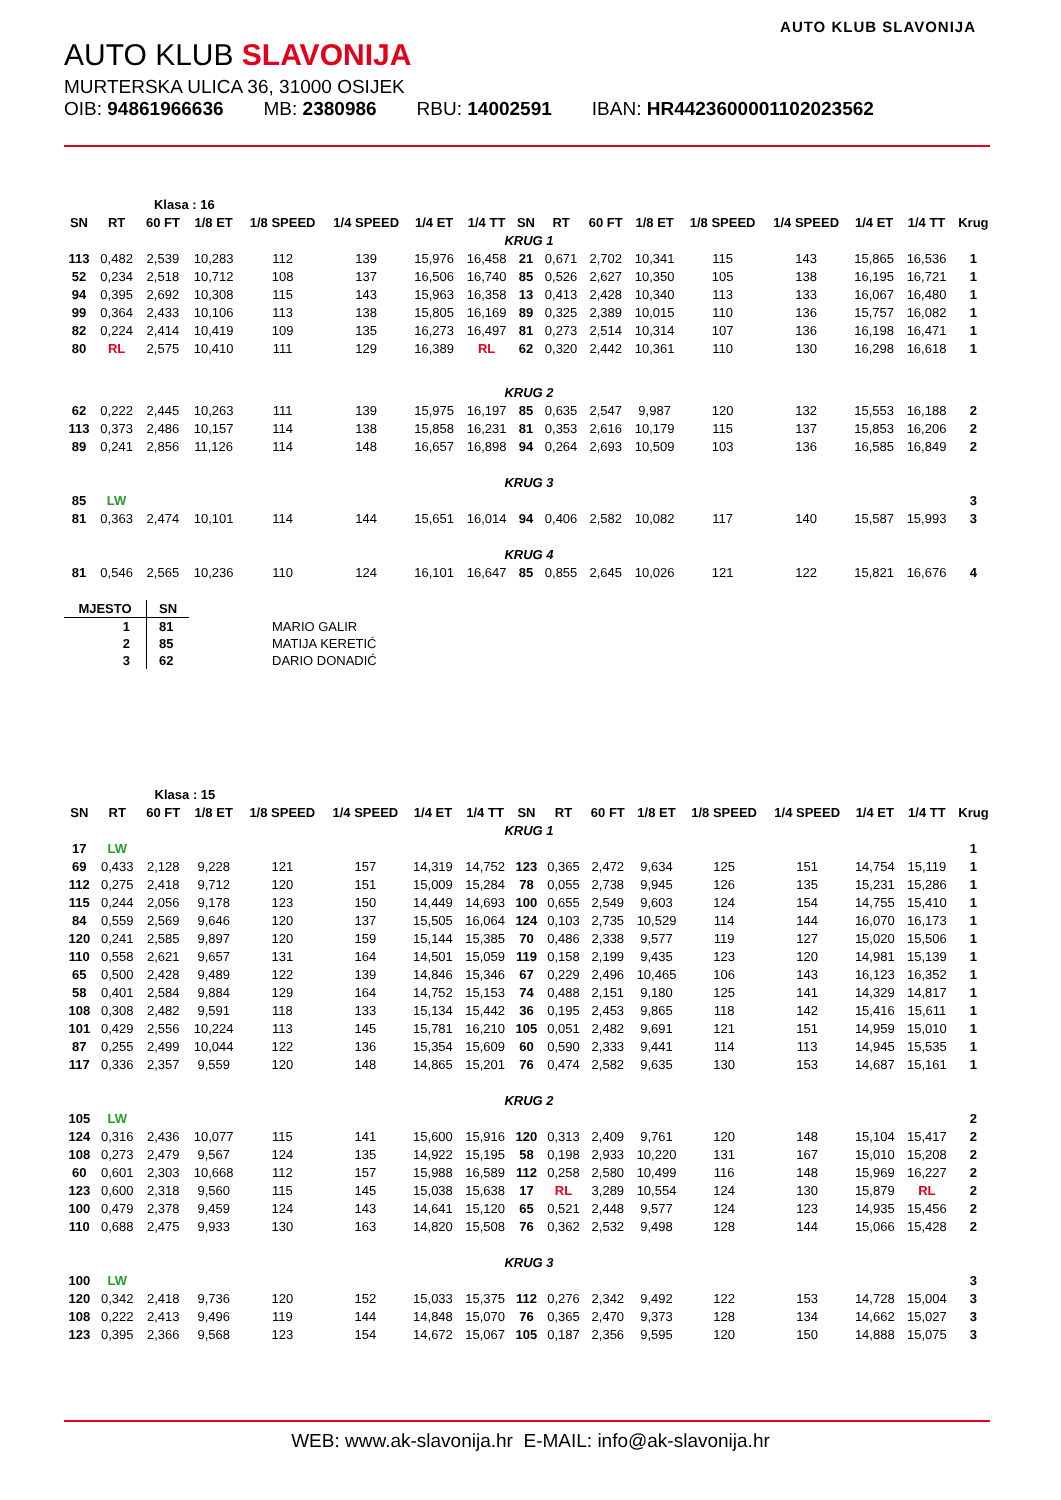AUTO KLUB SLAVONIJA
MURTERSKA ULICA 36, 31000 OSIJEK
OIB: 94861966636 MB: 2380986 RBU: 14002591 IBAN: HR4423600001102023562
AUTO KLUB SLAVONIJA
| | Klasa : 16 | | | | | | | | | | | | | | | |
| SN | RT | 60 FT | 1/8 ET | 1/8 SPEED | 1/4 SPEED | 1/4 ET | 1/4 TT | SN | RT | 60 FT | 1/8 ET | 1/8 SPEED | 1/4 SPEED | 1/4 ET | 1/4 TT | Krug |
| KRUG 1 | | | | | | | | | | | | | | | | |
| 113 | 0,482 | 2,539 | 10,283 | 112 | 139 | 15,976 | 16,458 | 21 | 0,671 | 2,702 | 10,341 | 115 | 143 | 15,865 | 16,536 | 1 |
| 52 | 0,234 | 2,518 | 10,712 | 108 | 137 | 16,506 | 16,740 | 85 | 0,526 | 2,627 | 10,350 | 105 | 138 | 16,195 | 16,721 | 1 |
| 94 | 0,395 | 2,692 | 10,308 | 115 | 143 | 15,963 | 16,358 | 13 | 0,413 | 2,428 | 10,340 | 113 | 133 | 16,067 | 16,480 | 1 |
| 99 | 0,364 | 2,433 | 10,106 | 113 | 138 | 15,805 | 16,169 | 89 | 0,325 | 2,389 | 10,015 | 110 | 136 | 15,757 | 16,082 | 1 |
| 82 | 0,224 | 2,414 | 10,419 | 109 | 135 | 16,273 | 16,497 | 81 | 0,273 | 2,514 | 10,314 | 107 | 136 | 16,198 | 16,471 | 1 |
| 80 | RL | 2,575 | 10,410 | 111 | 129 | 16,389 | RL | 62 | 0,320 | 2,442 | 10,361 | 110 | 130 | 16,298 | 16,618 | 1 |
| KRUG 2 | | | | | | | | | | | | | | | | |
| 62 | 0,222 | 2,445 | 10,263 | 111 | 139 | 15,975 | 16,197 | 85 | 0,635 | 2,547 | 9,987 | 120 | 132 | 15,553 | 16,188 | 2 |
| 113 | 0,373 | 2,486 | 10,157 | 114 | 138 | 15,858 | 16,231 | 81 | 0,353 | 2,616 | 10,179 | 115 | 137 | 15,853 | 16,206 | 2 |
| 89 | 0,241 | 2,856 | 11,126 | 114 | 148 | 16,657 | 16,898 | 94 | 0,264 | 2,693 | 10,509 | 103 | 136 | 16,585 | 16,849 | 2 |
| KRUG 3 | | | | | | | | | | | | | | | | |
| 85 | LW | | | | | | | | | | | | | | | 3 |
| 81 | 0,363 | 2,474 | 10,101 | 114 | 144 | 15,651 | 16,014 | 94 | 0,406 | 2,582 | 10,082 | 117 | 140 | 15,587 | 15,993 | 3 |
| KRUG 4 | | | | | | | | | | | | | | | | |
| 81 | 0,546 | 2,565 | 10,236 | 110 | 124 | 16,101 | 16,647 | 85 | 0,855 | 2,645 | 10,026 | 121 | 122 | 15,821 | 16,676 | 4 |
| MJESTO | SN | | |
| 1 | 81 | | MARIO GALIR |
| 2 | 85 | | MATIJA KERETIĆ |
| 3 | 62 | | DARIO DONADIĆ |
| | Klasa : 15 | | | | | | | | | | | | | | | |
| SN | RT | 60 FT | 1/8 ET | 1/8 SPEED | 1/4 SPEED | 1/4 ET | 1/4 TT | SN | RT | 60 FT | 1/8 ET | 1/8 SPEED | 1/4 SPEED | 1/4 ET | 1/4 TT | Krug |
| KRUG 1 | | | | | | | | | | | | | | | | |
| 17 | LW | | | | | | | | | | | | | | | 1 |
| 69 | 0,433 | 2,128 | 9,228 | 121 | 157 | 14,319 | 14,752 | 123 | 0,365 | 2,472 | 9,634 | 125 | 151 | 14,754 | 15,119 | 1 |
| 112 | 0,275 | 2,418 | 9,712 | 120 | 151 | 15,009 | 15,284 | 78 | 0,055 | 2,738 | 9,945 | 126 | 135 | 15,231 | 15,286 | 1 |
| 115 | 0,244 | 2,056 | 9,178 | 123 | 150 | 14,449 | 14,693 | 100 | 0,655 | 2,549 | 9,603 | 124 | 154 | 14,755 | 15,410 | 1 |
| 84 | 0,559 | 2,569 | 9,646 | 120 | 137 | 15,505 | 16,064 | 124 | 0,103 | 2,735 | 10,529 | 114 | 144 | 16,070 | 16,173 | 1 |
| 120 | 0,241 | 2,585 | 9,897 | 120 | 159 | 15,144 | 15,385 | 70 | 0,486 | 2,338 | 9,577 | 119 | 127 | 15,020 | 15,506 | 1 |
| 110 | 0,558 | 2,621 | 9,657 | 131 | 164 | 14,501 | 15,059 | 119 | 0,158 | 2,199 | 9,435 | 123 | 120 | 14,981 | 15,139 | 1 |
| 65 | 0,500 | 2,428 | 9,489 | 122 | 139 | 14,846 | 15,346 | 67 | 0,229 | 2,496 | 10,465 | 106 | 143 | 16,123 | 16,352 | 1 |
| 58 | 0,401 | 2,584 | 9,884 | 129 | 164 | 14,752 | 15,153 | 74 | 0,488 | 2,151 | 9,180 | 125 | 141 | 14,329 | 14,817 | 1 |
| 108 | 0,308 | 2,482 | 9,591 | 118 | 133 | 15,134 | 15,442 | 36 | 0,195 | 2,453 | 9,865 | 118 | 142 | 15,416 | 15,611 | 1 |
| 101 | 0,429 | 2,556 | 10,224 | 113 | 145 | 15,781 | 16,210 | 105 | 0,051 | 2,482 | 9,691 | 121 | 151 | 14,959 | 15,010 | 1 |
| 87 | 0,255 | 2,499 | 10,044 | 122 | 136 | 15,354 | 15,609 | 60 | 0,590 | 2,333 | 9,441 | 114 | 113 | 14,945 | 15,535 | 1 |
| 117 | 0,336 | 2,357 | 9,559 | 120 | 148 | 14,865 | 15,201 | 76 | 0,474 | 2,582 | 9,635 | 130 | 153 | 14,687 | 15,161 | 1 |
| KRUG 2 | | | | | | | | | | | | | | | | |
| 105 | LW | | | | | | | | | | | | | | | 2 |
| 124 | 0,316 | 2,436 | 10,077 | 115 | 141 | 15,600 | 15,916 | 120 | 0,313 | 2,409 | 9,761 | 120 | 148 | 15,104 | 15,417 | 2 |
| 108 | 0,273 | 2,479 | 9,567 | 124 | 135 | 14,922 | 15,195 | 58 | 0,198 | 2,933 | 10,220 | 131 | 167 | 15,010 | 15,208 | 2 |
| 60 | 0,601 | 2,303 | 10,668 | 112 | 157 | 15,988 | 16,589 | 112 | 0,258 | 2,580 | 10,499 | 116 | 148 | 15,969 | 16,227 | 2 |
| 123 | 0,600 | 2,318 | 9,560 | 115 | 145 | 15,038 | 15,638 | 17 | RL | 3,289 | 10,554 | 124 | 130 | 15,879 | RL | 2 |
| 100 | 0,479 | 2,378 | 9,459 | 124 | 143 | 14,641 | 15,120 | 65 | 0,521 | 2,448 | 9,577 | 124 | 123 | 14,935 | 15,456 | 2 |
| 110 | 0,688 | 2,475 | 9,933 | 130 | 163 | 14,820 | 15,508 | 76 | 0,362 | 2,532 | 9,498 | 128 | 144 | 15,066 | 15,428 | 2 |
| KRUG 3 | | | | | | | | | | | | | | | | |
| 100 | LW | | | | | | | | | | | | | | | 3 |
| 120 | 0,342 | 2,418 | 9,736 | 120 | 152 | 15,033 | 15,375 | 112 | 0,276 | 2,342 | 9,492 | 122 | 153 | 14,728 | 15,004 | 3 |
| 108 | 0,222 | 2,413 | 9,496 | 119 | 144 | 14,848 | 15,070 | 76 | 0,365 | 2,470 | 9,373 | 128 | 134 | 14,662 | 15,027 | 3 |
| 123 | 0,395 | 2,366 | 9,568 | 123 | 154 | 14,672 | 15,067 | 105 | 0,187 | 2,356 | 9,595 | 120 | 150 | 14,888 | 15,075 | 3 |
WEB: www.ak-slavonija.hr E-MAIL: info@ak-slavonija.hr